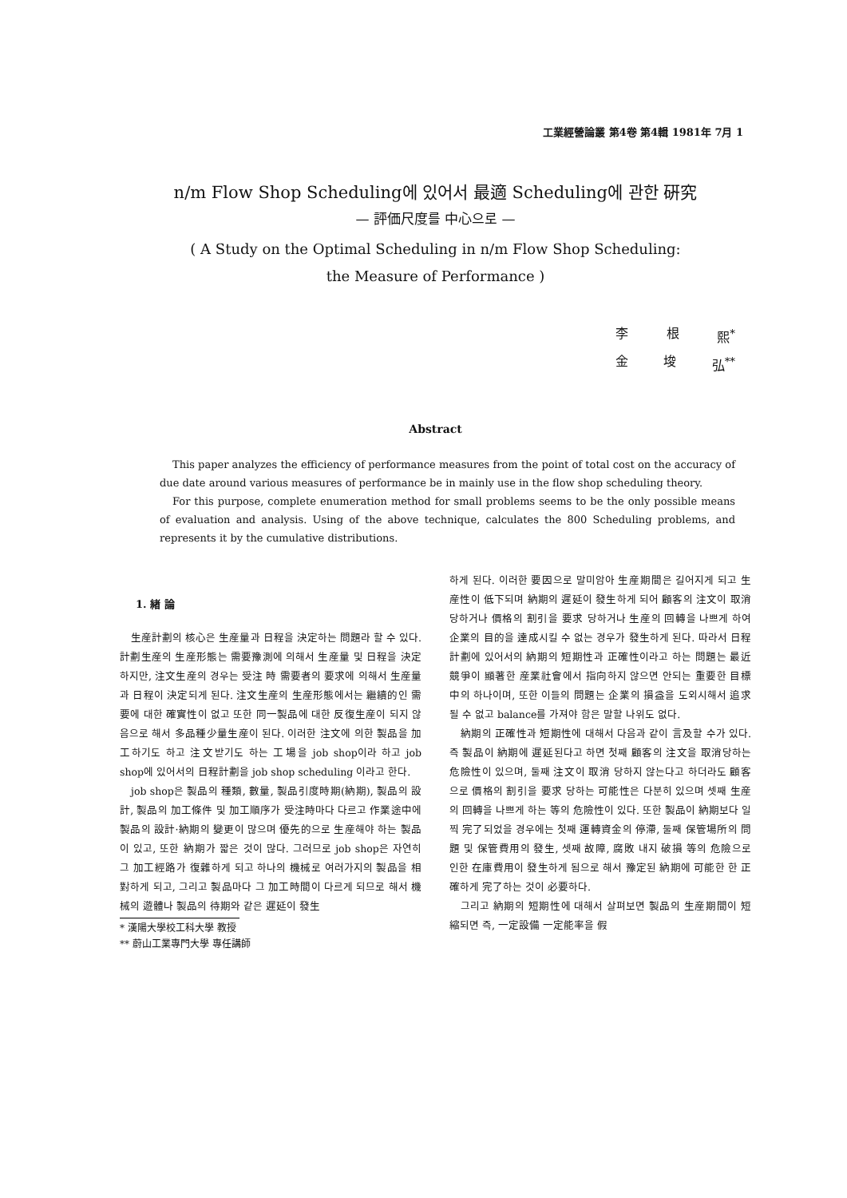工業經營論叢 第4卷 第4輯 1981年 7月 1
n/m Flow Shop Scheduling에 있어서 最適 Scheduling에 관한 硏究
— 評価尺度를 中心으로 —
( A Study on the Optimal Scheduling in n/m Flow Shop Scheduling:
the Measure of Performance )
李 根 熙<sup>*</sup>
金 埈 弘<sup>**</sup>
Abstract
This paper analyzes the efficiency of performance measures from the point of total cost on the accuracy of due date around various measures of performance be in mainly use in the flow shop scheduling theory.
For this purpose, complete enumeration method for small problems seems to be the only possible means of evaluation and analysis. Using of the above technique, calculates the 800 Scheduling problems, and represents it by the cumulative distributions.
1. 緖 論
生産計劃의 核心은 生産量과 日程을 決定하는 問題라 할 수 있다. 計劃生産의 生産形態는 需要豫測에 의해서 生産量 및 日程을 決定하지만, 注文生産의 경우는 受注 時 需要者의 要求에 의해서 生産量과 日程이 決定되게 된다. 注文生産의 生産形態에서는 繼續的인 需要에 대한 確實性이 없고 또한 同一製品에 대한 反復生産이 되지 않음으로 해서 多品種少量生産이 된다. 이러한 注文에 의한 製品을 加工하기도 하고 注文받기도 하는 工場을 job shop이라 하고 job shop에 있어서의 日程計劃을 job shop scheduling 이라고 한다.
job shop은 製品의 種類, 數量, 製品引度時期(納期), 製品의 設計, 製品의 加工條件 및 加工順序가 受注時마다 다르고 作業途中에 製品의 設計·納期의 變更이 많으며 優先的으로 生産해야 하는 製品이 있고, 또한 納期가 짧은 것이 많다. 그러므로 job shop은 자연히 그 加工經路가 復雜하게 되고 하나의 機械로 여러가지의 製品을 相對하게 되고, 그리고 製品마다 그 加工時間이 다르게 되므로 해서 機械의 遊體나 製品의 待期와 같은 遲延이 發生
* 漢陽大學校工科大學 教授
** 蔚山工業專門大學 專任講師
하게 된다. 이러한 要因으로 말미암아 生産期間은 길어지게 되고 生産性이 低下되며 納期의 遲延이 發生하게 되어 顧客의 注文이 取消 당하거나 價格의 割引을 要求 당하거나 生産의 回轉을 나쁘게 하여 企業의 目的을 達成시킬 수 없는 경우가 發生하게 된다. 따라서 日程計劃에 있어서의 納期의 短期性과 正確性이라고 하는 問題는 最近 競爭이 顯著한 産業社會에서 指向하지 않으면 안되는 重要한 目標 中의 하나이며, 또한 이들의 問題는 企業의 損益을 도외시해서 追求될 수 없고 balance를 가져야 함은 말할 나위도 없다.
納期의 正確性과 短期性에 대해서 다음과 같이 言及할 수가 있다. 즉 製品이 納期에 遲延된다고 하면 첫째 顧客의 注文을 取消당하는 危險性이 있으며, 둘째 注文이 取消 당하지 않는다고 하더라도 顧客으로 價格의 割引을 要求 당하는 可能性은 다분히 있으며 셋째 生産의 回轉을 나쁘게 하는 等의 危險性이 있다. 또한 製品이 納期보다 일찍 完了되었을 경우에는 첫째 運轉資金의 停滯, 둘째 保管場所의 問題 및 保管費用의 發生, 셋째 故障, 腐敗 내지 破損 等의 危險으로 인한 在庫費用이 發生하게 됨으로 해서 豫定된 納期에 可能한 한 正確하게 完了하는 것이 必要하다.
그리고 納期의 短期性에 대해서 살펴보면 製品의 生産期間이 短縮되면 즉, 一定設備 一定能率을 假